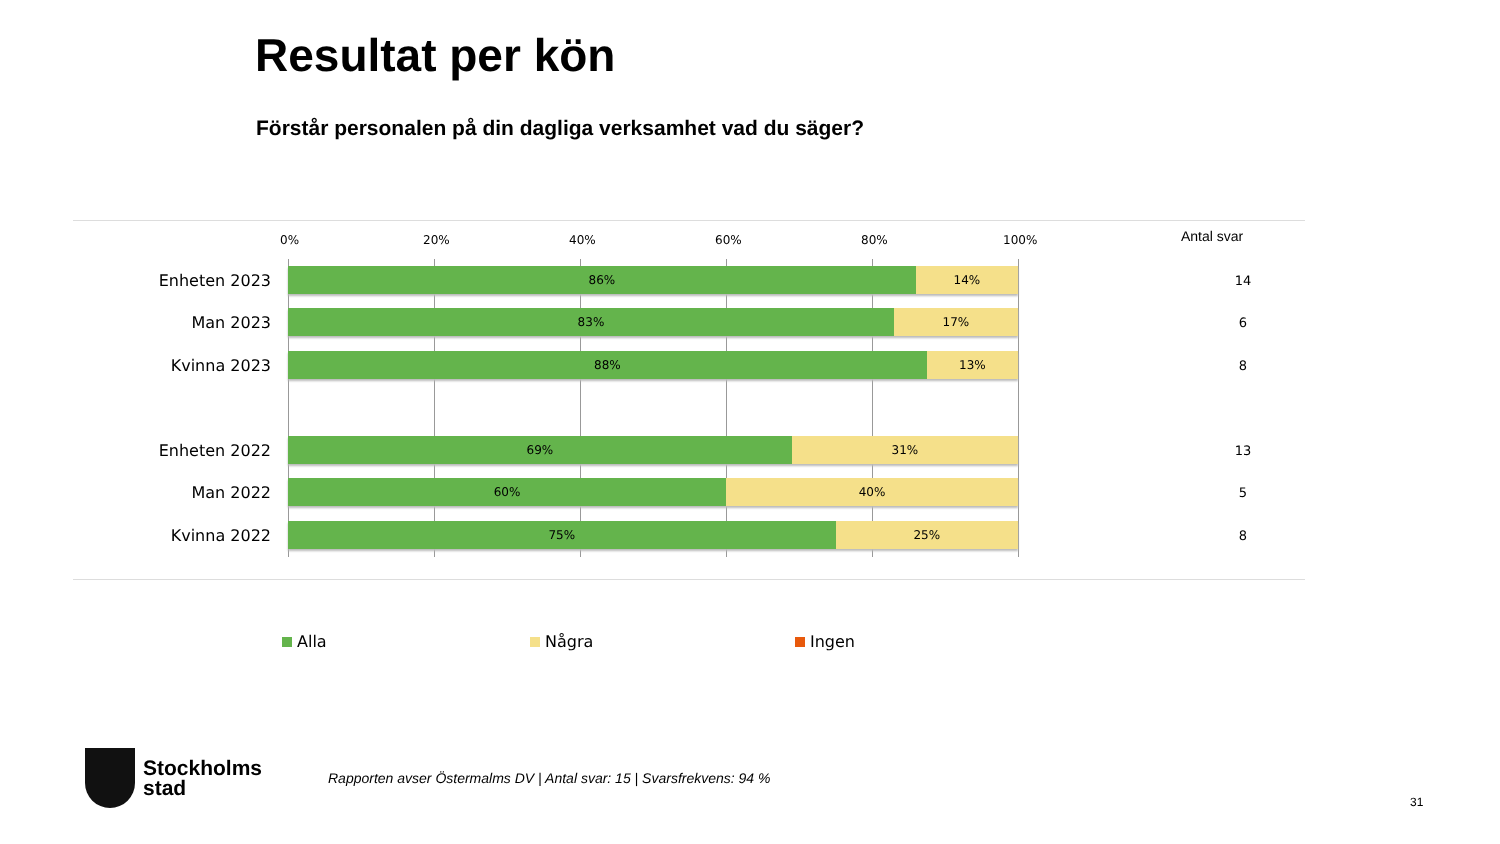Resultat per kön
Förstår personalen på din dagliga verksamhet vad du säger?
0% 20% 40% 60% 80% 100% Antal svar
Enheten 2023
86% 14%
14
Man 2023
83% 17%
6
Kvinna 2023
88% 13%
8
Enheten 2022
69% 31%
13
Man 2022
60% 40%
5
Kvinna 2022
75% 25%
8
Alla Några Ingen
Stockholms
stad
Rapporten avser Östermalms DV | Antal svar: 15 | Svarsfrekvens: 94 %
31